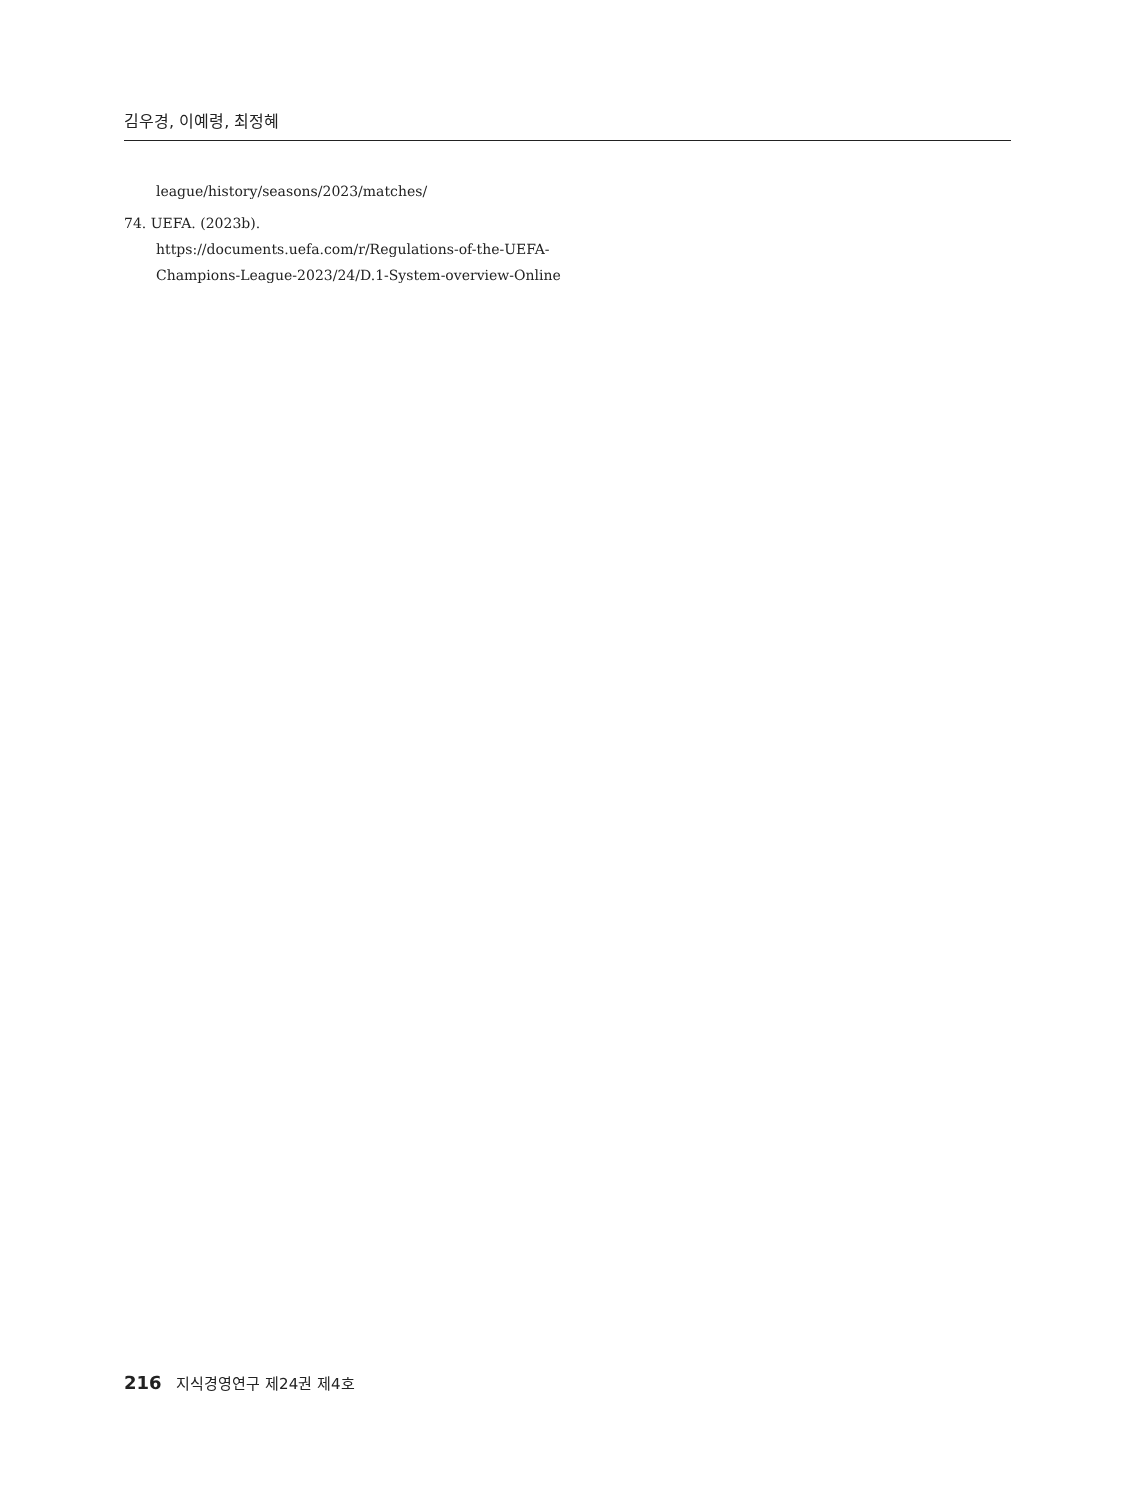김우경, 이예령, 최정혜
league/history/seasons/2023/matches/
74. UEFA. (2023b). https://documents.uefa.com/r/Regulations-of-the-UEFA-Champions-League-2023/24/D.1-System-overview-Online
216 지식경영연구 제24권 제4호